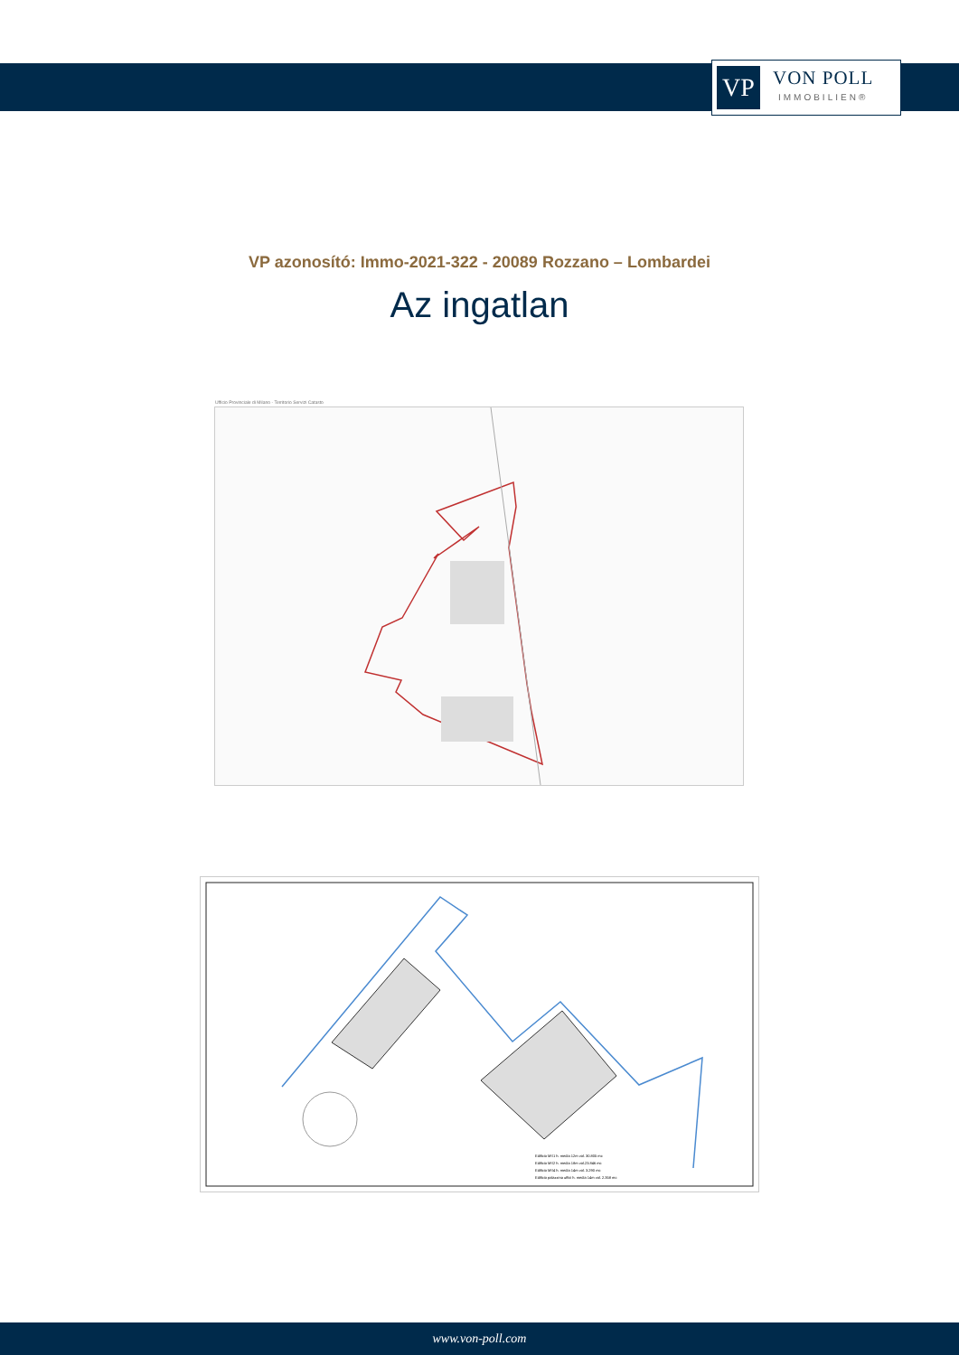VP
VON POLL
IMMOBILIEN®
VP azonosító: Immo-2021-322 - 20089 Rozzano – Lombardei
Az ingatlan
Ufficio Provinciale di Milano - Territorio Servizi Catasto
Edificio MS1 h. media 12m vol. 30.805 mc
Edificio MS2 h. media 18m vol.23.846 mc
Edificio MS4 h. media 14m vol. 3.290 mc
Edificio palazzina uffici h. media 14m vol. 2.358 mc
www.von-poll.com